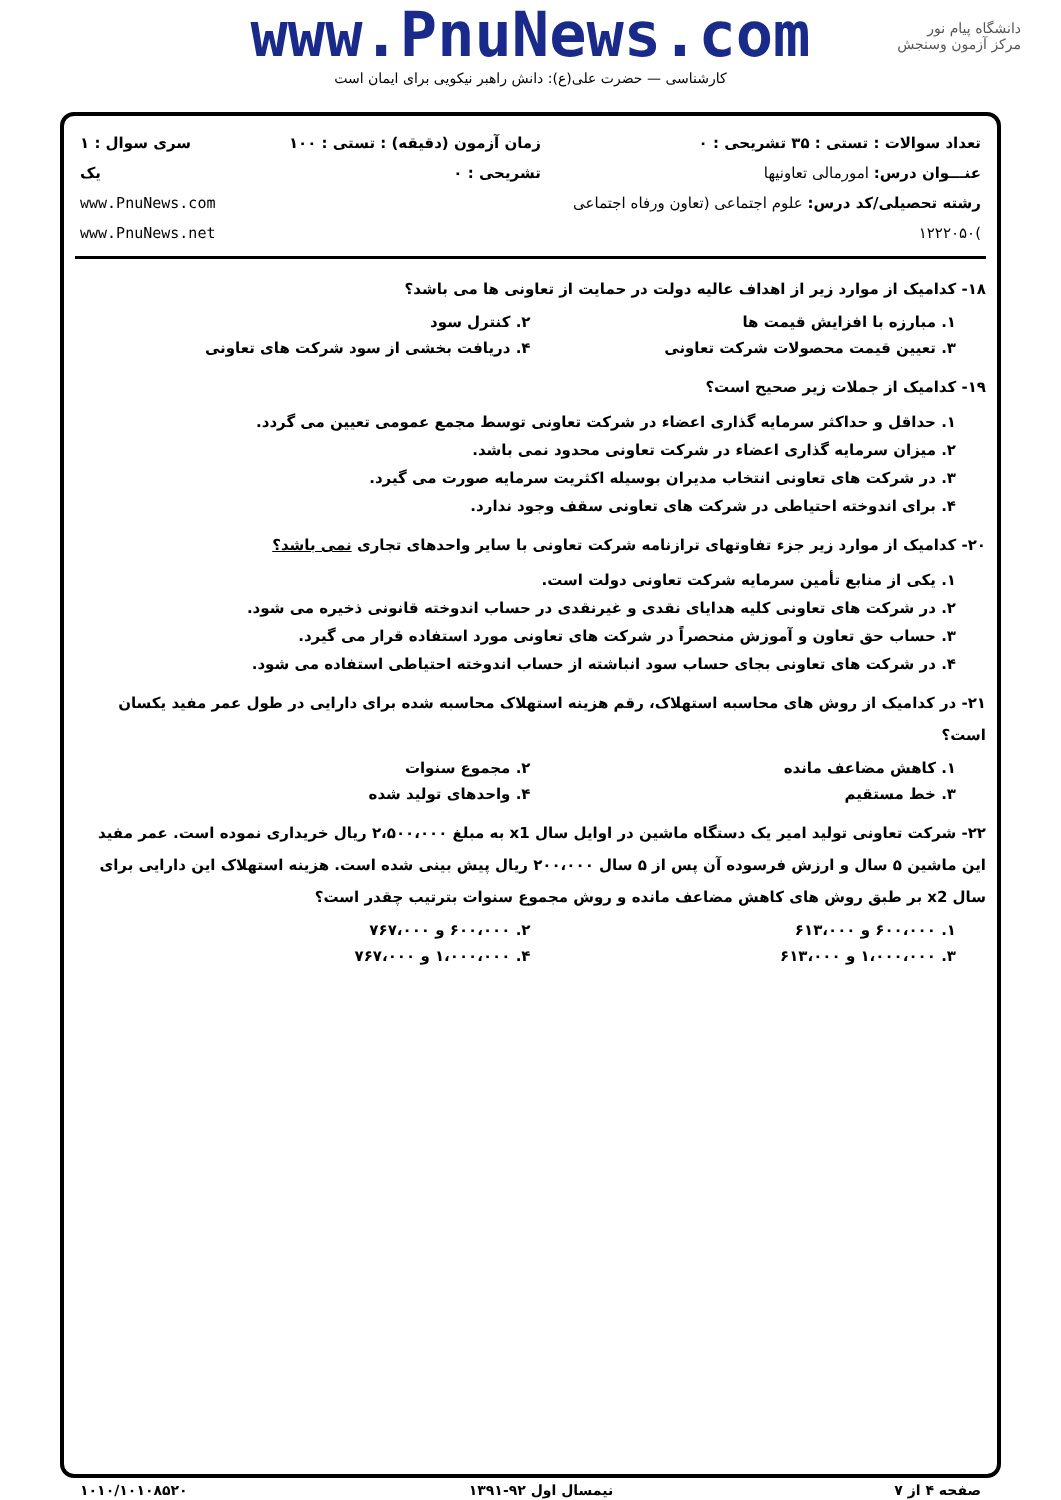www.PnuNews.com
کارشناسی — حضرت علی(ع): دانش راهبر نیکویی برای ایمان است
دانشگاه پیام نور
مرکز آزمون وسنجش
| تعداد سوالات : تستی : ۳۵ تشریحی : ۰ عنـــوان درس: امورمالی تعاونیها رشته تحصیلی/کد درس: علوم اجتماعی (تعاون ورفاه اجتماعی )۱۲۲۲۰۵۰ | زمان آزمون (دقیقه) : تستی : ۱۰۰ تشریحی : ۰ | سری سوال : ۱ یک www.PnuNews.com www.PnuNews.net |
۱۸- کدامیک از موارد زیر از اهداف عالیه دولت در حمایت از تعاونی ها می باشد؟
۱. مبارزه با افزایش قیمت ها ۲. کنترل سود
۳. تعیین قیمت محصولات شرکت تعاونی
۴. دریافت بخشی از سود شرکت های تعاونی
۱۹- کدامیک از جملات زیر صحیح است؟
۱. حداقل و حداکثر سرمایه گذاری اعضاء در شرکت تعاونی توسط مجمع عمومی تعیین می گردد.
۲. میزان سرمایه گذاری اعضاء در شرکت تعاونی محدود نمی باشد.
۳. در شرکت های تعاونی انتخاب مدیران بوسیله اکثریت سرمایه صورت می گیرد.
۴. برای اندوخته احتیاطی در شرکت های تعاونی سقف وجود ندارد.
۲۰- کدامیک از موارد زیر جزء تفاوتهای ترازنامه شرکت تعاونی با سایر واحدهای تجاری نمی باشد؟
۱. یکی از منابع تأمین سرمایه شرکت تعاونی دولت است.
۲. در شرکت های تعاونی کلیه هدایای نقدی و غیرنقدی در حساب اندوخته قانونی ذخیره می شود.
۳. حساب حق تعاون و آموزش منحصراً در شرکت های تعاونی مورد استفاده قرار می گیرد.
۴. در شرکت های تعاونی بجای حساب سود انباشته از حساب اندوخته احتیاطی استفاده می شود.
۲۱- در کدامیک از روش های محاسبه استهلاک، رقم هزینه استهلاک محاسبه شده برای دارایی در طول عمر مفید یکسان است؟
۱. کاهش مضاعف مانده ۲. مجموع سنوات
۳. خط مستقیم ۴. واحدهای تولید شده
۲۲- شرکت تعاونی تولید امیر یک دستگاه ماشین در اوایل سال x1 به مبلغ ۲،۵۰۰،۰۰۰ ریال خریداری نموده است. عمر مفید این ماشین ۵ سال و ارزش فرسوده آن پس از ۵ سال ۲۰۰،۰۰۰ ریال پیش بینی شده است. هزینه استهلاک این دارایی برای سال x2 بر طبق روش های کاهش مضاعف مانده و روش مجموع سنوات بترتیب چقدر است؟
۱. ۶۰۰،۰۰۰ و ۶۱۳،۰۰۰ ۲. ۶۰۰،۰۰۰ و ۷۶۷،۰۰۰
۳. ۱،۰۰۰،۰۰۰ و ۶۱۳،۰۰۰ ۴. ۱،۰۰۰،۰۰۰ و ۷۶۷،۰۰۰
صفحه ۴ از ۷ نیمسال اول ۹۲-۱۳۹۱ ۱۰۱۰/۱۰۱۰۸۵۲۰